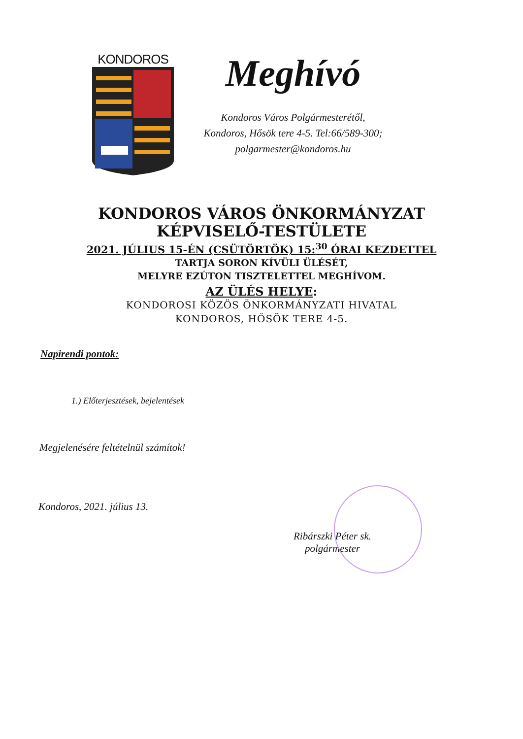KONDOROS
Meghívó
Kondoros Város Polgármesterétől,
Kondoros, Hősök tere 4-5. Tel:66/589-300;
polgarmester@kondoros.hu
KONDOROS VÁROS ÖNKORMÁNYZAT
KÉPVISELŐ-TESTÜLETE
2021. JÚLIUS 15-ÉN (CSÜTÖRTÖK) 15:<sup>30</sup> ÓRAI KEZDETTEL
TARTJA SORON KÍVÜLI ÜLÉSÉT,
MELYRE EZÚTON TISZTELETTEL MEGHÍVOM.
AZ ÜLÉS HELYE:
KONDOROSI KÖZÖS ÖNKORMÁNYZATI HIVATAL
KONDOROS, HŐSÖK TERE 4-5.
Napirendi pontok:
1.) Előterjesztések, bejelentések
Megjelenésére feltételnül számítok!
Kondoros, 2021. július 13.
Ribárszki Péter sk.
polgármester